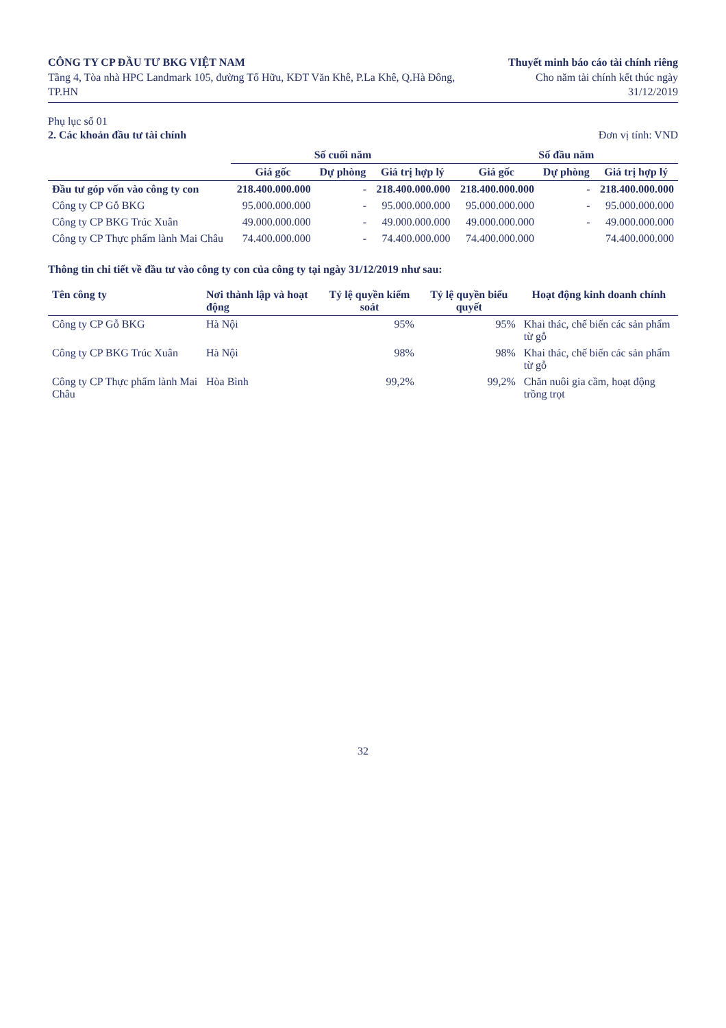CÔNG TY CP ĐẦU TƯ BKG VIỆT NAM
Tầng 4, Tòa nhà HPC Landmark 105, đường Tố Hữu, KĐT Văn Khê, P.La Khê, Q.Hà Đông, TP.HN
Thuyết minh báo cáo tài chính riêng
Cho năm tài chính kết thúc ngày 31/12/2019
Phụ lục số 01
2. Các khoản đầu tư tài chính Đơn vị tính: VND
| | Số cuối năm | | | Số đầu năm | | |
| --- | --- | --- | --- | --- | --- | --- |
| | Giá gốc | Dự phòng | Giá trị hợp lý | Giá gốc | Dự phòng | Giá trị hợp lý |
| Đầu tư góp vốn vào công ty con | 218.400.000.000 | - | 218.400.000.000 | 218.400.000.000 | - | 218.400.000.000 |
| Công ty CP Gỗ BKG | 95.000.000.000 | - | 95.000.000.000 | 95.000.000.000 | - | 95.000.000.000 |
| Công ty CP BKG Trúc Xuân | 49.000.000.000 | - | 49.000.000.000 | 49.000.000.000 | - | 49.000.000.000 |
| Công ty CP Thực phẩm lành Mai Châu | 74.400.000.000 | - | 74.400.000.000 | 74.400.000.000 | | 74.400.000.000 |
Thông tin chi tiết về đầu tư vào công ty con của công ty tại ngày 31/12/2019 như sau:
| Tên công ty | Nơi thành lập và hoạt động | Tỷ lệ quyền kiểm soát | Tỷ lệ quyền biểu quyết | Hoạt động kinh doanh chính |
| --- | --- | --- | --- | --- |
| Công ty CP Gỗ BKG | Hà Nội | 95% | 95% | Khai thác, chế biến các sản phẩm từ gỗ |
| Công ty CP BKG Trúc Xuân | Hà Nội | 98% | 98% | Khai thác, chế biến các sản phẩm từ gỗ |
| Công ty CP Thực phẩm lành Mai Châu | Hòa Bình | 99,2% | 99,2% | Chăn nuôi gia cầm, hoạt động trồng trọt |
32